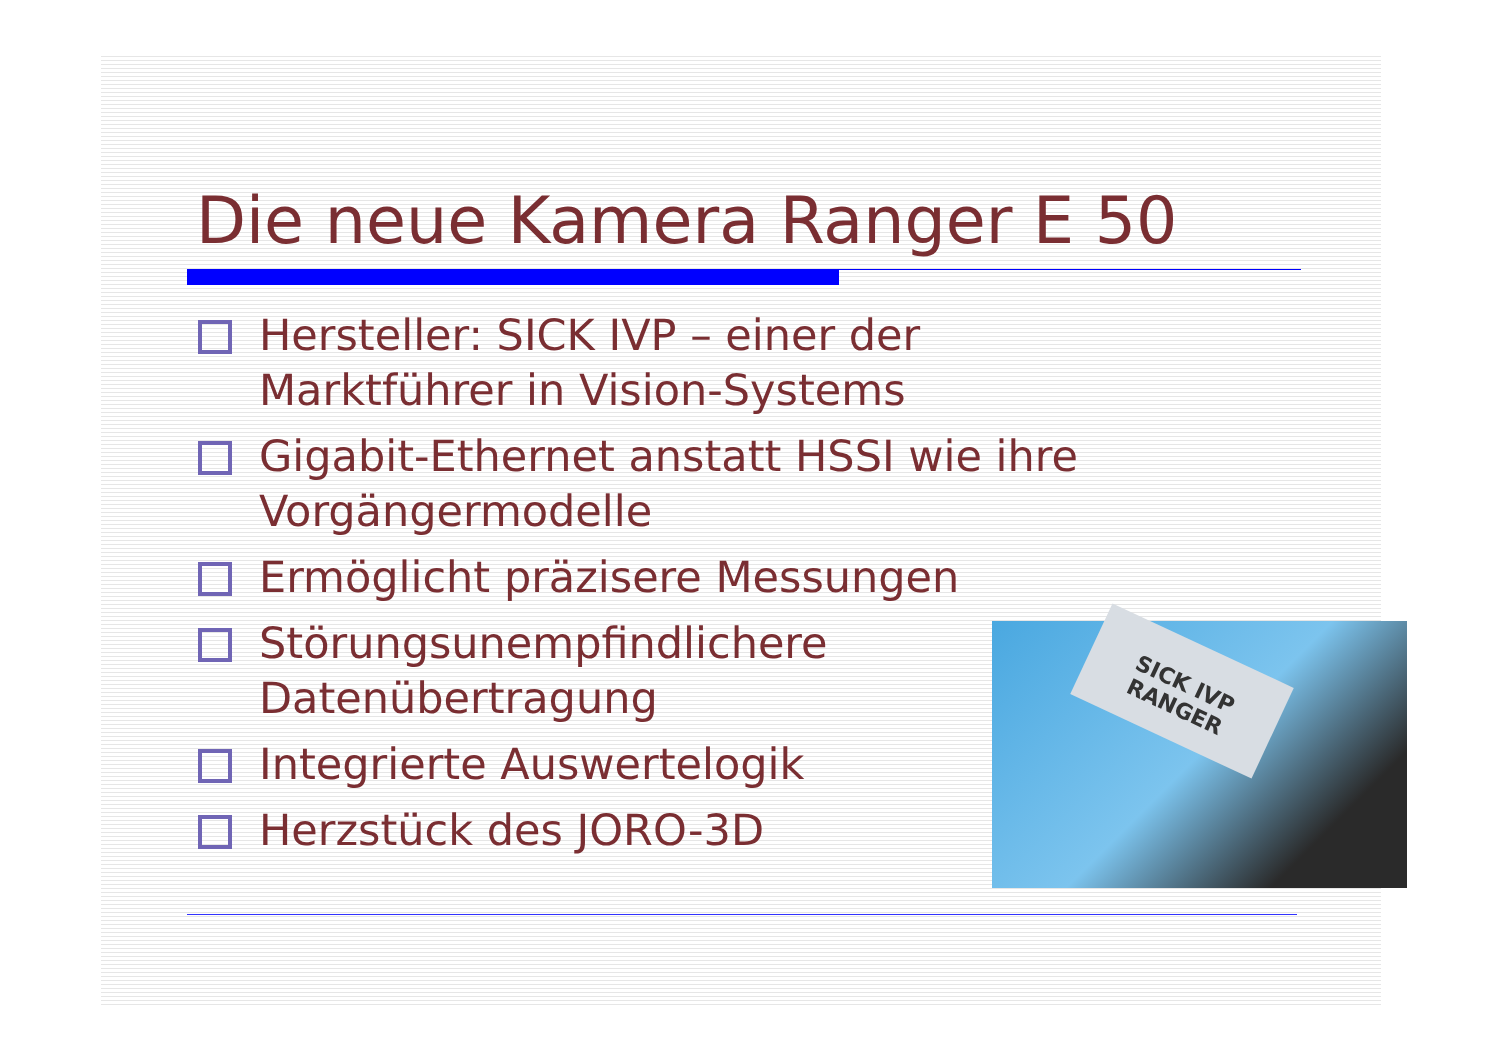Die neue Kamera Ranger E 50
Hersteller: SICK IVP – einer der
Marktführer in Vision-Systems
Gigabit-Ethernet anstatt HSSI wie ihre
Vorgängermodelle
Ermöglicht präzisere Messungen
Störungsunempfindlichere
Datenübertragung
Integrierte Auswertelogik
Herzstück des JORO-3D
SICK IVP RANGER